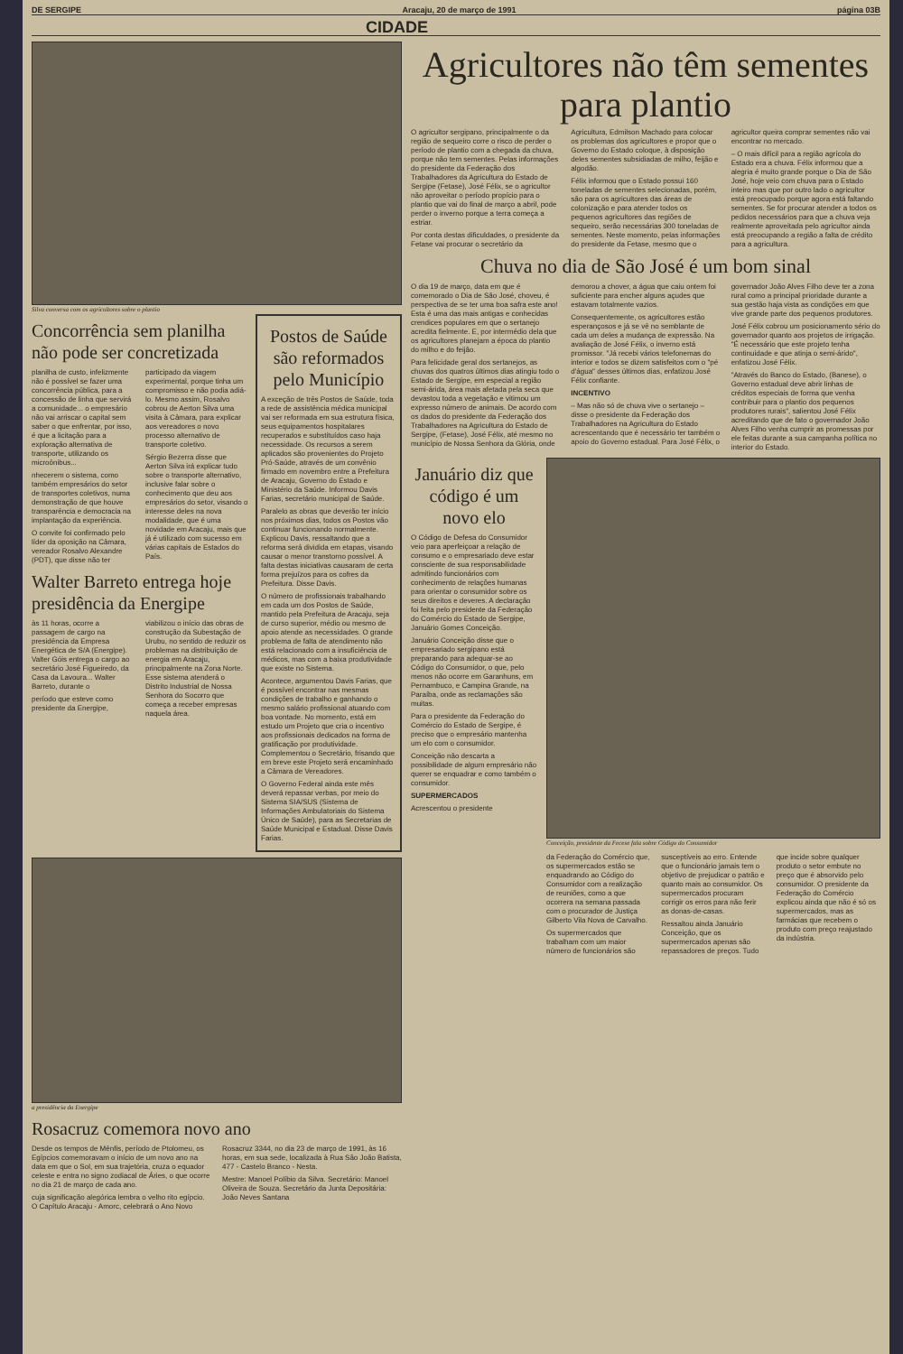DE SERGIPE Aracaju, 20 de março de 1991 página 03B
CIDADE
Silva conversa com os agricultores sobre o plantio
Concorrência sem planilha não pode ser concretizada
planilha de custo, infelizmente não é possível se fazer uma concorrência pública, para a concessão de linha que servirá a comunidade... o empresário não vai arriscar o capital sem saber o que enfrentar, por isso, é que a licitação para a exploração alternativa de transporte, utilizando os microônibus...
nhecerem o sistema, como também empresários do setor de transportes coletivos, numa demonstração de que houve transparência e democracia na implantação da experiência.
O convite foi confirmado pelo líder da oposição na Câmara, vereador Rosalvo Alexandre (PDT), que disse não ter participado da viagem experimental, porque tinha um compromisso e não podia adiá-lo. Mesmo assim, Rosalvo cobrou de Aerton Silva uma visita à Câmara, para explicar aos vereadores o novo processo alternativo de transporte coletivo.
Sérgio Bezerra disse que Aerton Silva irá explicar tudo sobre o transporte alternativo, inclusive falar sobre o conhecimento que deu aos empresários do setor, visando o interesse deles na nova modalidade, que é uma novidade em Aracaju, mais que já é utilizado com sucesso em várias capitais de Estados do País.
Walter Barreto entrega hoje presidência da Energipe
às 11 horas, ocorre a passagem de cargo na presidência da Empresa Energética de S/A (Energipe). Valter Góis entrega o cargo ao secretário José Figueiredo, da Casa da Lavoura... Walter Barreto, durante o
período que esteve como presidente da Energipe, viabilizou o início das obras de construção da Subestação de Urubu, no sentido de reduzir os problemas na distribuição de energia em Aracaju, principalmente na Zona Norte. Esse sistema atenderá o Distrito Industrial de Nossa Senhora do Socorro que começa a receber empresas naquela área.
Postos de Saúde são reformados pelo Município
A exceção de três Postos de Saúde, toda a rede de assistência médica municipal vai ser reformada em sua estrutura física, seus equipamentos hospitalares recuperados e substituídos caso haja necessidade. Os recursos a serem aplicados são provenientes do Projeto Pró-Saúde, através de um convênio firmado em novembro entre a Prefeitura de Aracaju, Governo do Estado e Ministério da Saúde. Informou Davis Farias, secretário municipal de Saúde.
Paralelo as obras que deverão ter início nos próximos dias, todos os Postos vão continuar funcionando normalmente. Explicou Davis, ressaltando que a reforma será dividida em etapas, visando causar o menor transtorno possível. A falta destas iniciativas causaram de certa forma prejuízos para os cofres da Prefeitura. Disse Davis.
O número de profissionais trabalhando em cada um dos Postos de Saúde, mantido pela Prefeitura de Aracaju, seja de curso superior, médio ou mesmo de apoio atende as necessidades. O grande problema de falta de atendimento não está relacionado com a insuficiência de médicos, mas com a baixa produtividade que existe no Sistema.
Acontece, argumentou Davis Farias, que é possível encontrar nas mesmas condições de trabalho e ganhando o mesmo salário profissional atuando com boa vontade. No momento, está em estudo um Projeto que cria o incentivo aos profissionais dedicados na forma de gratificação por produtividade. Complementou o Secretário, frisando que em breve este Projeto será encaminhado a Câmara de Vereadores.
O Governo Federal ainda este mês deverá repassar verbas, por meio do Sistema SIA/SUS (Sistema de Informações Ambulatoriais do Sistema Único de Saúde), para as Secretarias de Saúde Municipal e Estadual. Disse Davis Farias.
a presidência da Energipe
Rosacruz comemora novo ano
Desde os tempos de Mênfis, período de Ptolomeu, os Egípcios comemoravam o início de um novo ano na data em que o Sol, em sua trajetória, cruza o equador celeste e entra no signo zodiacal de Áries, o que ocorre no dia 21 de março de cada ano.
cuja significação alegórica lembra o velho rito egípcio. O Capítulo Aracaju - Amorc, celebrará o Ano Novo Rosacruz 3344, no dia 23 de março de 1991, às 16 horas, em sua sede, localizada à Rua São João Batista, 477 - Castelo Branco - Nesta.
Mestre: Manoel Políbio da Silva. Secretário: Manoel Oliveira de Souza. Secretário da Junta Depositária: João Neves Santana
Agricultores não têm sementes para plantio
O agricultor sergipano, principalmente o da região de sequeiro corre o risco de perder o período de plantio com a chegada da chuva, porque não tem sementes. Pelas informações do presidente da Federação dos Trabalhadores da Agricultura do Estado de Sergipe (Fetase), José Félix, se o agricultor não aproveitar o período propício para o plantio que vai do final de março a abril, pode perder o inverno porque a terra começa a estriar.
Por conta destas dificuldades, o presidente da Fetase vai procurar o secretário da Agricultura, Edmilson Machado para colocar os problemas dos agricultores e propor que o Governo do Estado coloque, à disposição deles sementes subsidiadas de milho, feijão e algodão.
Félix informou que o Estado possui 160 toneladas de sementes selecionadas, porém, são para os agricultores das áreas de colonização e para atender todos os pequenos agricultores das regiões de sequeiro, serão necessárias 300 toneladas de sementes. Neste momento, pelas informações do presidente da Fetase, mesmo que o agricultor queira comprar sementes não vai encontrar no mercado.
– O mais difícil para a região agrícola do Estado era a chuva. Félix informou que a alegria é muito grande porque o Dia de São José, hoje veio com chuva para o Estado inteiro mas que por outro lado o agricultor está preocupado porque agora está faltando sementes. Se for procurar atender a todos os pedidos necessários para que a chuva veja realmente aproveitada pelo agricultor ainda está preocupando a região a falta de crédito para a agricultura.
Chuva no dia de São José é um bom sinal
O dia 19 de março, data em que é comemorado o Dia de São José, choveu, é perspectiva de se ter uma boa safra este ano! Esta é uma das mais antigas e conhecidas crendices populares em que o sertanejo acredita fielmente. E, por intermédio dela que os agricultores planejam a época do plantio do milho e do feijão.
Para felicidade geral dos sertanejos, as chuvas dos quatros últimos dias atingiu todo o Estado de Sergipe, em especial a região semi-árida, área mais afetada pela seca que devastou toda a vegetação e vitimou um expresso número de animais. De acordo com os dados do presidente da Federação dos Trabalhadores na Agricultura do Estado de Sergipe, (Fetase), José Félix, até mesmo no município de Nossa Senhora da Glória, onde demorou a chover, a água que caiu ontem foi suficiente para encher alguns açudes que estavam totalmente vazios.
Consequentemente, os agricultores estão esperançosos e já se vê no semblante de cada um deles a mudança de expressão. Na avaliação de José Félix, o inverno está promissor. "Já recebi vários telefonemas do interior e todos se dizem satisfeitos com o "pé d'água" desses últimos dias, enfatizou José Félix confiante.
INCENTIVO
– Mas não só de chuva vive o sertanejo – disse o presidente da Federação dos Trabalhadores na Agricultura do Estado acrescentando que é necessário ter também o apoio do Governo estadual. Para José Félix, o governador João Alves Filho deve ter a zona rural como a principal prioridade durante a sua gestão haja vista as condições em que vive grande parte dos pequenos produtores.
José Félix cobrou um posicionamento sério do governador quanto aos projetos de irrigação. "É necessário que este projeto tenha continuidade e que atinja o semi-árido", enfatizou José Félix.
"Através do Banco do Estado, (Banese), o Governo estadual deve abrir linhas de créditos especiais de forma que venha contribuir para o plantio dos pequenos produtores rurais", salientou José Félix acreditando que de fato o governador João Alves Filho venha cumprir as promessas por ele feitas durante a sua campanha política no interior do Estado.
Januário diz que código é um novo elo
O Código de Defesa do Consumidor veio para aperfeiçoar a relação de consumo e o empresariado deve estar consciente de sua responsabilidade admitindo funcionários com conhecimento de relações humanas para orientar o consumidor sobre os seus direitos e deveres. A declaração foi feita pelo presidente da Federação do Comércio do Estado de Sergipe, Januário Gomes Conceição.
Januário Conceição disse que o empresariado sergipano está preparando para adequar-se ao Código do Consumidor, o que, pelo menos não ocorre em Garanhuns, em Pernambuco, e Campina Grande, na Paraíba, onde as reclamações são muitas.
Para o presidente da Federação do Comércio do Estado de Sergipe, é preciso que o empresário mantenha um elo com o consumidor.
Conceição não descarta a possibilidade de algum empresário não querer se enquadrar e como também o consumidor.
SUPERMERCADOS
Acrescentou o presidente
Conceição, presidente da Fecese fala sobre Código do Consumidor
da Federação do Comércio que, os supermercados estão se enquadrando ao Código do Consumidor com a realização de reuniões, como a que ocorrera na semana passada com o procurador de Justiça Gilberto Vila Nova de Carvalho.
Os supermercados que trabalham com um maior número de funcionários são susceptíveis ao erro. Entende que o funcionário jamais tem o objetivo de prejudicar o patrão e quanto mais ao consumidor. Os supermercados procuram corrigir os erros para não ferir as donas-de-casas.
Ressaltou ainda Januário Conceição, que os supermercados apenas são repassadores de preços. Tudo que incide sobre qualquer produto o setor embute no preço que é absorvido pelo consumidor. O presidente da Federação do Comércio explicou ainda que não é só os supermercados, mas as farmácias que recebem o produto com preço reajustado da indústria.